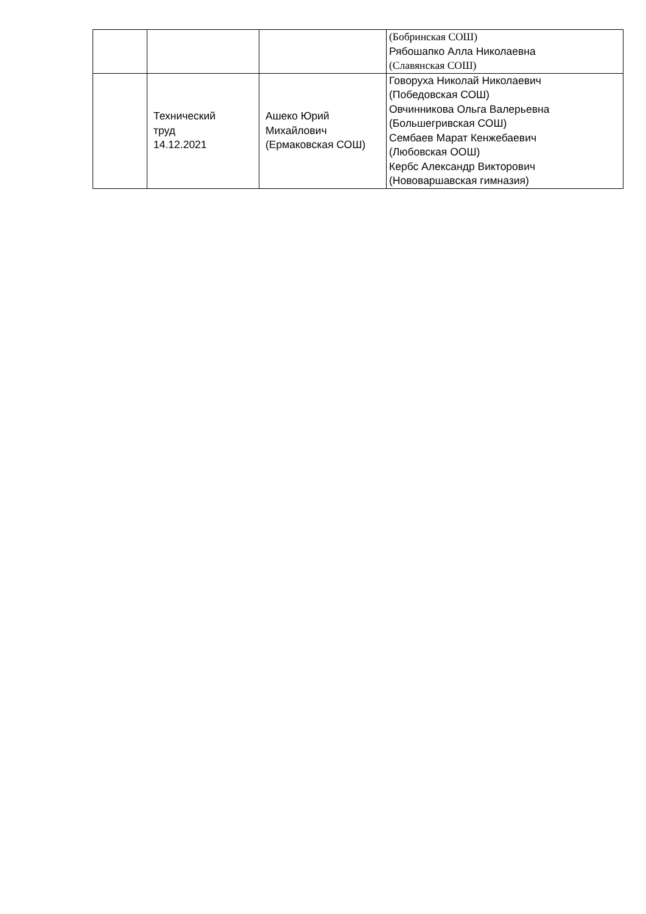| | | | (Бобринская СОШ) Рябошапко Алла Николаевна (Славянская СОШ) |
| | Технический труд 14.12.2021 | Ашеко Юрий Михайлович (Ермаковская СОШ) | Говоруха Николай Николаевич (Победовская СОШ) Овчинникова Ольга Валерьевна (Большегривская СОШ) Сембаев Марат Кенжебаевич (Любовская ООШ) Кербс Александр Викторович (Нововаршавская гимназия) |